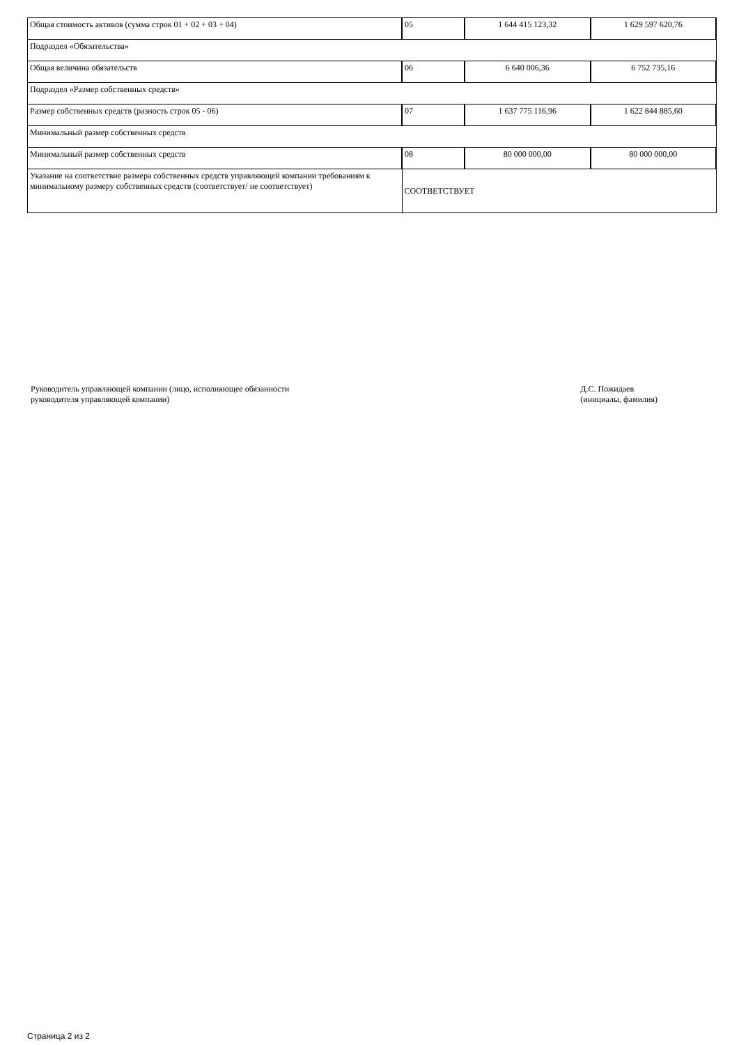| Общая стоимость активов (сумма строк 01 + 02 + 03 + 04) | 05 | 1 644 415 123,32 | 1 629 597 620,76 |
| Подраздел «Обязательства» | | | |
| Общая величина обязательств | 06 | 6 640 006,36 | 6 752 735,16 |
| Подраздел «Размер собственных средств» | | | |
| Размер собственных средств (разность строк 05 - 06) | 07 | 1 637 775 116,96 | 1 622 844 885,60 |
| Минимальный размер собственных средств | | | |
| Минимальный размер собственных средств | 08 | 80 000 000,00 | 80 000 000,00 |
| Указание на соответствие размера собственных средств управляющей компании требованиям к минимальному размеру собственных средств (соответствует/ не соответствует) | СООТВЕТСТВУЕТ | | |
Руководитель управляющей компании (лицо, исполняющее обязанности
руководителя управляющей компании)
Д.С. Пожидаев
(инициалы, фамилия)
Страница 2 из 2